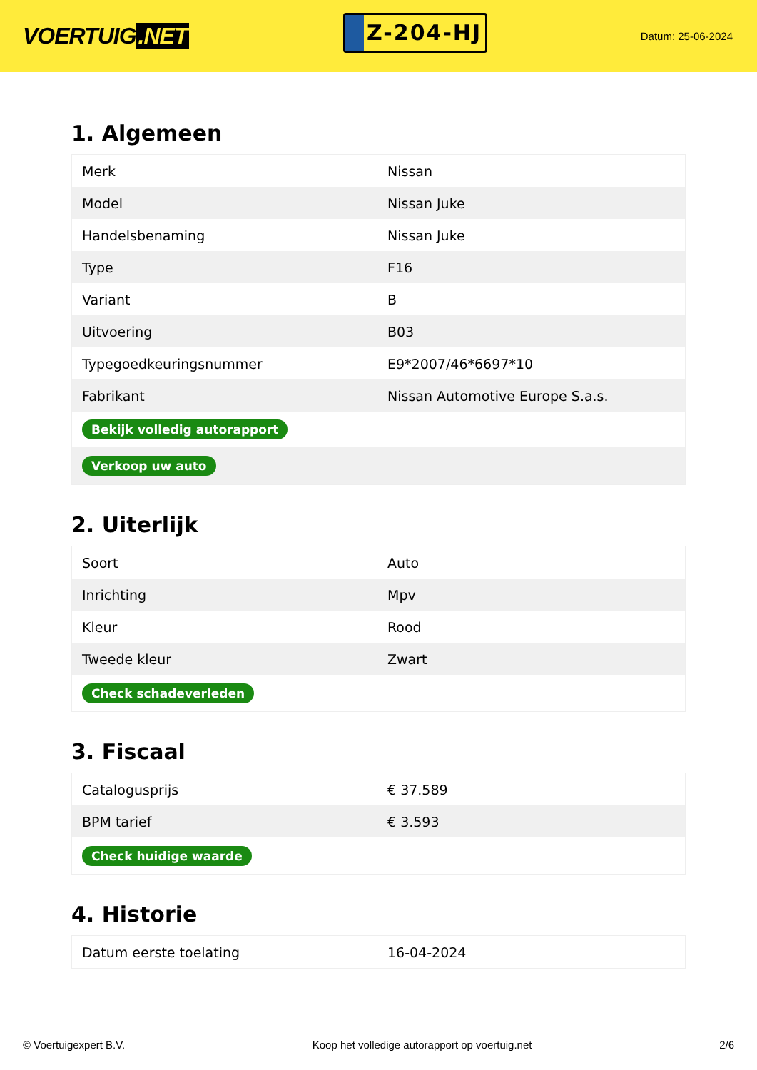VOERTUIG.NET
Z-204-HJ
Datum: 25-06-2024
1. Algemeen
| Merk | Nissan |
| Model | Nissan Juke |
| Handelsbenaming | Nissan Juke |
| Type | F16 |
| Variant | B |
| Uitvoering | B03 |
| Typegoedkeuringsnummer | E9*2007/46*6697*10 |
| Fabrikant | Nissan Automotive Europe S.a.s. |
| Bekijk volledig autorapport | |
| Verkoop uw auto | |
2. Uiterlijk
| Soort | Auto |
| Inrichting | Mpv |
| Kleur | Rood |
| Tweede kleur | Zwart |
| Check schadeverleden | |
3. Fiscaal
| Catalogusprijs | € 37.589 |
| BPM tarief | € 3.593 |
| Check huidige waarde | |
4. Historie
| Datum eerste toelating | 16-04-2024 |
© Voertuigexpert B.V. Koop het volledige autorapport op voertuig.net 2/6